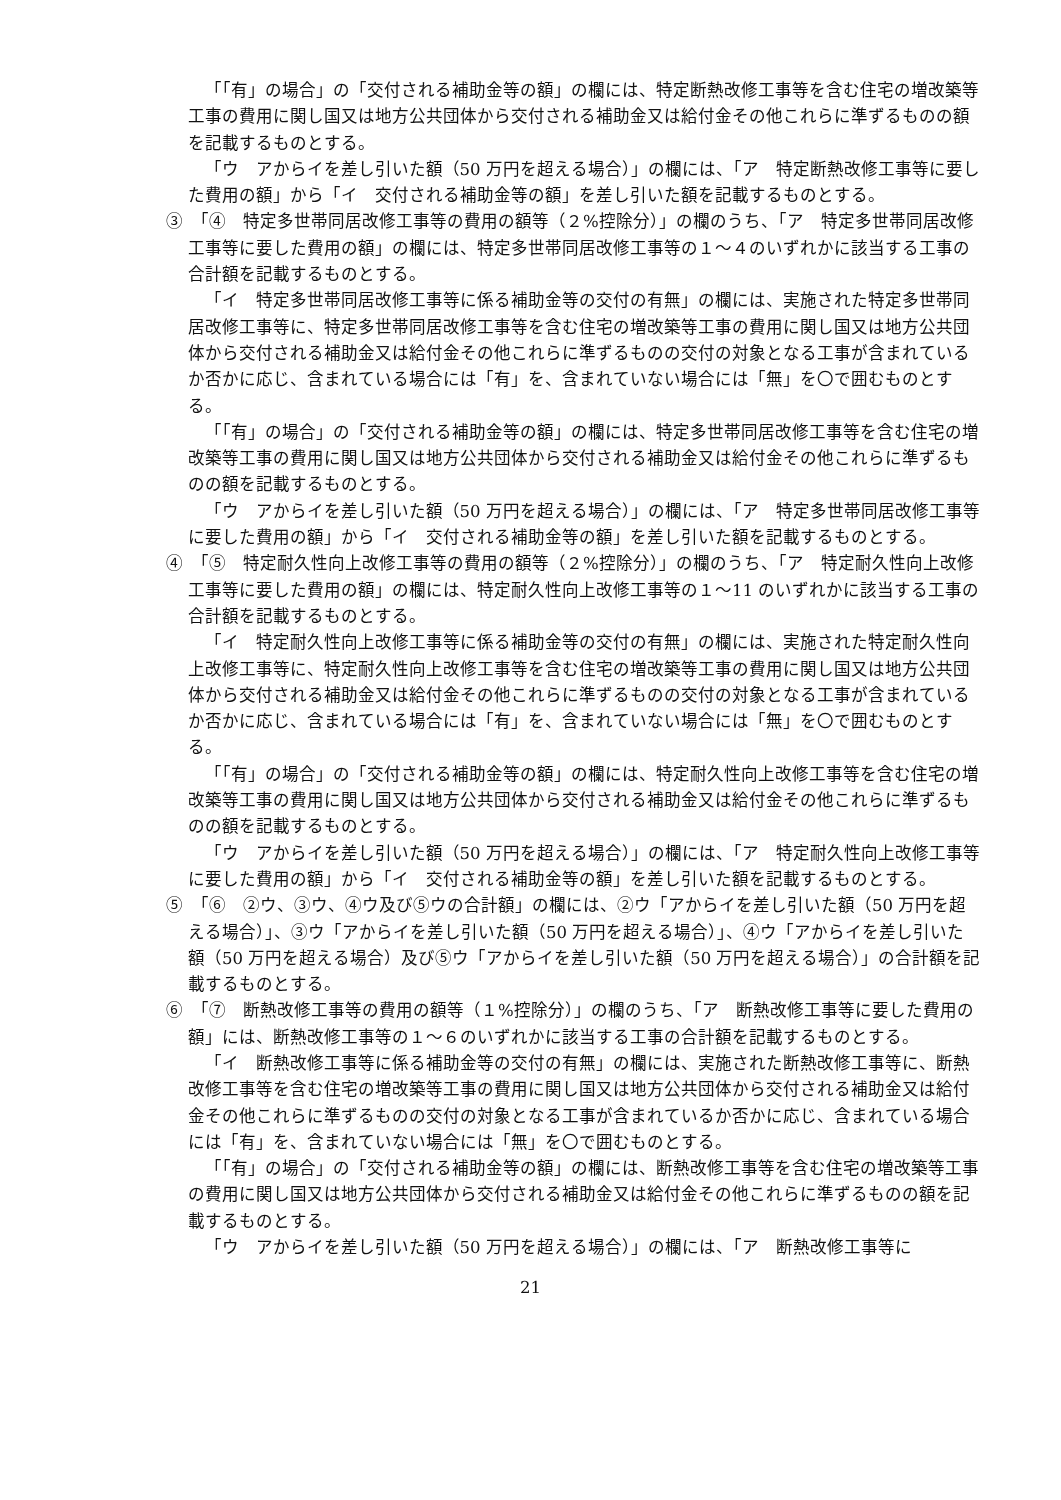「「有」の場合」の「交付される補助金等の額」の欄には、特定断熱改修工事等を含む住宅の増改築等工事の費用に関し国又は地方公共団体から交付される補助金又は給付金その他これらに準ずるものの額を記載するものとする。
「ウ　アからイを差し引いた額（50 万円を超える場合）」の欄には、「ア　特定断熱改修工事等に要した費用の額」から「イ　交付される補助金等の額」を差し引いた額を記載するものとする。
③　「④　特定多世帯同居改修工事等の費用の額等（２%控除分）」の欄のうち、「ア　特定多世帯同居改修工事等に要した費用の額」の欄には、特定多世帯同居改修工事等の１～４のいずれかに該当する工事の合計額を記載するものとする。
「イ　特定多世帯同居改修工事等に係る補助金等の交付の有無」の欄には、実施された特定多世帯同居改修工事等に、特定多世帯同居改修工事等を含む住宅の増改築等工事の費用に関し国又は地方公共団体から交付される補助金又は給付金その他これらに準ずるものの交付の対象となる工事が含まれているか否かに応じ、含まれている場合には「有」を、含まれていない場合には「無」を〇で囲むものとする。
「「有」の場合」の「交付される補助金等の額」の欄には、特定多世帯同居改修工事等を含む住宅の増改築等工事の費用に関し国又は地方公共団体から交付される補助金又は給付金その他これらに準ずるものの額を記載するものとする。
「ウ　アからイを差し引いた額（50 万円を超える場合）」の欄には、「ア　特定多世帯同居改修工事等に要した費用の額」から「イ　交付される補助金等の額」を差し引いた額を記載するものとする。
④　「⑤　特定耐久性向上改修工事等の費用の額等（２%控除分）」の欄のうち、「ア　特定耐久性向上改修工事等に要した費用の額」の欄には、特定耐久性向上改修工事等の１～11 のいずれかに該当する工事の合計額を記載するものとする。
「イ　特定耐久性向上改修工事等に係る補助金等の交付の有無」の欄には、実施された特定耐久性向上改修工事等に、特定耐久性向上改修工事等を含む住宅の増改築等工事の費用に関し国又は地方公共団体から交付される補助金又は給付金その他これらに準ずるものの交付の対象となる工事が含まれているか否かに応じ、含まれている場合には「有」を、含まれていない場合には「無」を〇で囲むものとする。
「「有」の場合」の「交付される補助金等の額」の欄には、特定耐久性向上改修工事等を含む住宅の増改築等工事の費用に関し国又は地方公共団体から交付される補助金又は給付金その他これらに準ずるものの額を記載するものとする。
「ウ　アからイを差し引いた額（50 万円を超える場合）」の欄には、「ア　特定耐久性向上改修工事等に要した費用の額」から「イ　交付される補助金等の額」を差し引いた額を記載するものとする。
⑤　「⑥　②ウ、③ウ、④ウ及び⑤ウの合計額」の欄には、②ウ「アからイを差し引いた額（50 万円を超える場合）」、③ウ「アからイを差し引いた額（50 万円を超える場合）」、④ウ「アからイを差し引いた額（50 万円を超える場合）及び⑤ウ「アからイを差し引いた額（50 万円を超える場合）」の合計額を記載するものとする。
⑥　「⑦　断熱改修工事等の費用の額等（１%控除分）」の欄のうち、「ア　断熱改修工事等に要した費用の額」には、断熱改修工事等の１～６のいずれかに該当する工事の合計額を記載するものとする。
「イ　断熱改修工事等に係る補助金等の交付の有無」の欄には、実施された断熱改修工事等に、断熱改修工事等を含む住宅の増改築等工事の費用に関し国又は地方公共団体から交付される補助金又は給付金その他これらに準ずるものの交付の対象となる工事が含まれているか否かに応じ、含まれている場合には「有」を、含まれていない場合には「無」を〇で囲むものとする。
「「有」の場合」の「交付される補助金等の額」の欄には、断熱改修工事等を含む住宅の増改築等工事の費用に関し国又は地方公共団体から交付される補助金又は給付金その他これらに準ずるものの額を記載するものとする。
「ウ　アからイを差し引いた額（50 万円を超える場合）」の欄には、「ア　断熱改修工事等に
21